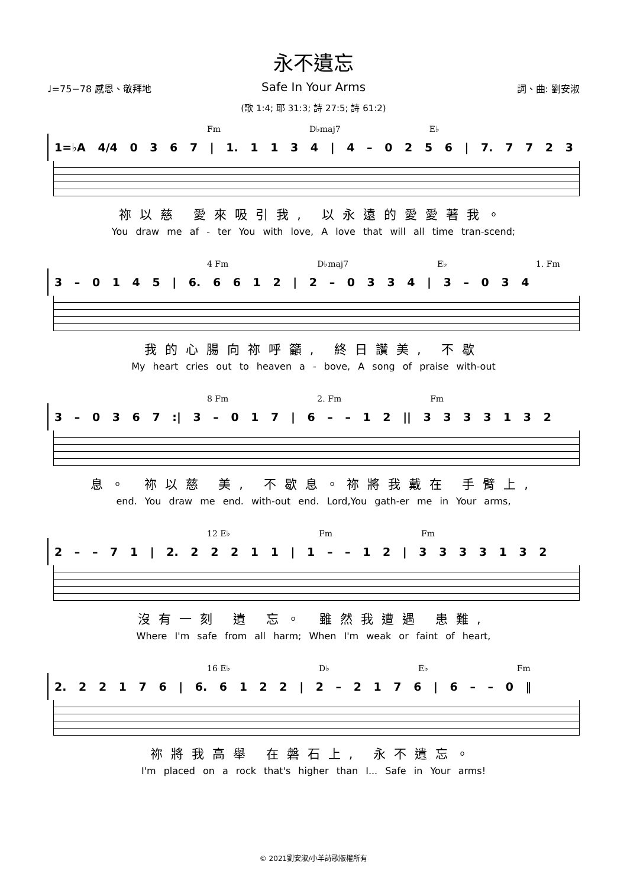永不遺忘
Safe In Your Arms
♩=75−78 感恩、敬拜地 詞、曲: 劉安淑
(歌 1:4; 耶 31:3; 詩 27:5; 詩 61:2)
Fm D♭maj7 E♭
1=♭A 4/4 0 3 6 7 | 1. 1 1 3 4 | 4 – 0 2 5 6 | 7. 7 7 2 3
祢以慈 愛來吸引我, 以永遠的愛愛著我。
You draw me af - ter You with love, A love that will all time tran-scend;
4 Fm D♭maj7 E♭ 1. Fm
3 – 0 1 4 5 | 6. 6 6 1 2 | 2 – 0 3 3 4 | 3 – 0 3 4
我的心腸向祢呼籲, 終日讚美, 不歇
My heart cries out to heaven a - bove, A song of praise with-out
8 Fm 2. Fm Fm
3 – 0 3 6 7 :| 3 – 0 1 7 | 6 – – 1 2 || 3 3 3 3 1 3 2
息。 祢以慈 美, 不歇息。祢將我戴在 手臂上,
end. You draw me end. with-out end. Lord,You gath-er me in Your arms,
12 E♭ Fm Fm
2 – – 7 1 | 2. 2 2 2 1 1 | 1 – – 1 2 | 3 3 3 3 1 3 2
沒有一刻 遺 忘。 雖然我遭遇 患難,
Where I'm safe from all harm; When I'm weak or faint of heart,
16 E♭ D♭ E♭ Fm
2. 2 2 1 7 6 | 6. 6 1 2 2 | 2 – 2 1 7 6 | 6 – – 0 ‖
祢將我高舉 在磐石上, 永不遺忘。
I'm placed on a rock that's higher than I... Safe in Your arms!
© 2021劉安淑/小羊詩歌版權所有